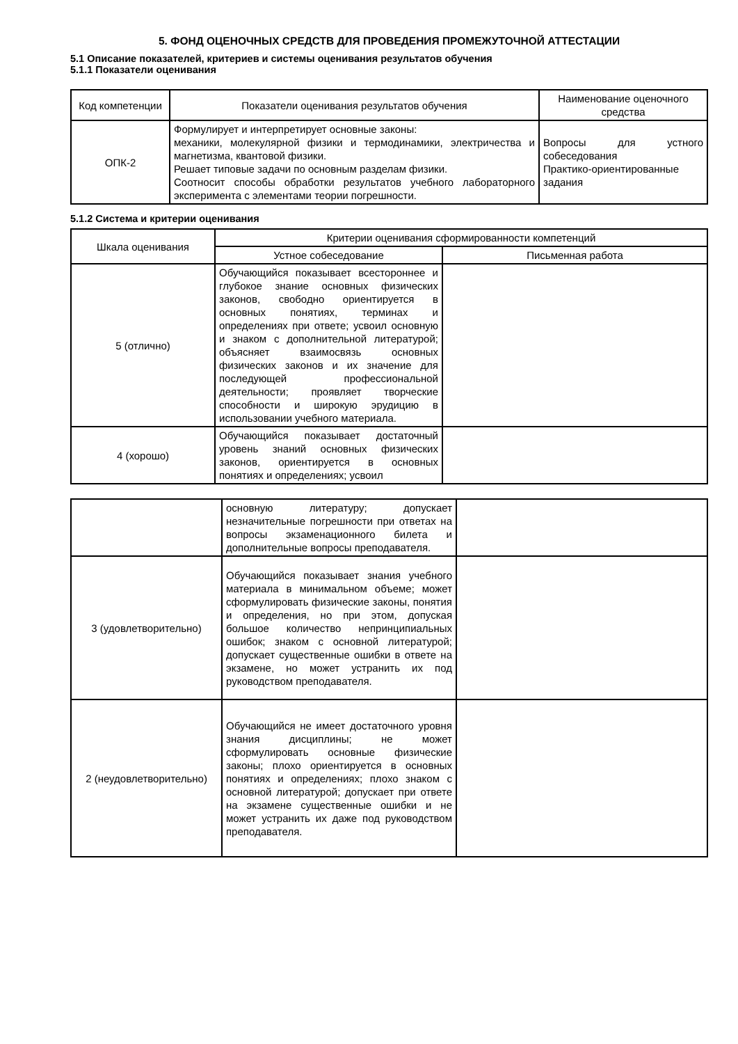5. ФОНД ОЦЕНОЧНЫХ СРЕДСТВ ДЛЯ ПРОВЕДЕНИЯ ПРОМЕЖУТОЧНОЙ АТТЕСТАЦИИ
5.1 Описание показателей, критериев и системы оценивания результатов обучения
5.1.1 Показатели оценивания
| Код компетенции | Показатели оценивания результатов обучения | Наименование оценочного средства |
| --- | --- | --- |
| ОПК-2 | Формулирует и интерпретирует основные законы: механики, молекулярной физики и термодинамики, электричества и магнетизма, квантовой физики. Решает типовые задачи по основным разделам физики. Соотносит способы обработки результатов учебного лабораторного эксперимента с элементами теории погрешности. | Вопросы для устного собеседования Практико-ориентированные задания |
5.1.2 Система и критерии оценивания
| Шкала оценивания | Критерии оценивания сформированности компетенций | |
| --- | --- | --- |
| | Устное собеседование | Письменная работа |
| 5 (отлично) | Обучающийся показывает всестороннее и глубокое знание основных физических законов, свободно ориентируется в основных понятиях, терминах и определениях при ответе; усвоил основную и знаком с дополнительной литературой; объясняет взаимосвязь основных физических законов и их значение для последующей профессиональной деятельности; проявляет творческие способности и широкую эрудицию в использовании учебного материала. | |
| 4 (хорошо) | Обучающийся показывает достаточный уровень знаний основных физических законов, ориентируется в основных понятиях и определениях; усвоил | |
| | основную литературу; допускает незначительные погрешности при ответах на вопросы экзаменационного билета и дополнительные вопросы преподавателя. | |
| 3 (удовлетворительно) | Обучающийся показывает знания учебного материала в минимальном объеме; может сформулировать физические законы, понятия и определения, но при этом, допуская большое количество непринципиальных ошибок; знаком с основной литературой; допускает существенные ошибки в ответе на экзамене, но может устранить их под руководством преподавателя. | |
| 2 (неудовлетворительно) | Обучающийся не имеет достаточного уровня знания дисциплины; не может сформулировать основные физические законы; плохо ориентируется в основных понятиях и определениях; плохо знаком с основной литературой; допускает при ответе на экзамене существенные ошибки и не может устранить их даже под руководством преподавателя. | |